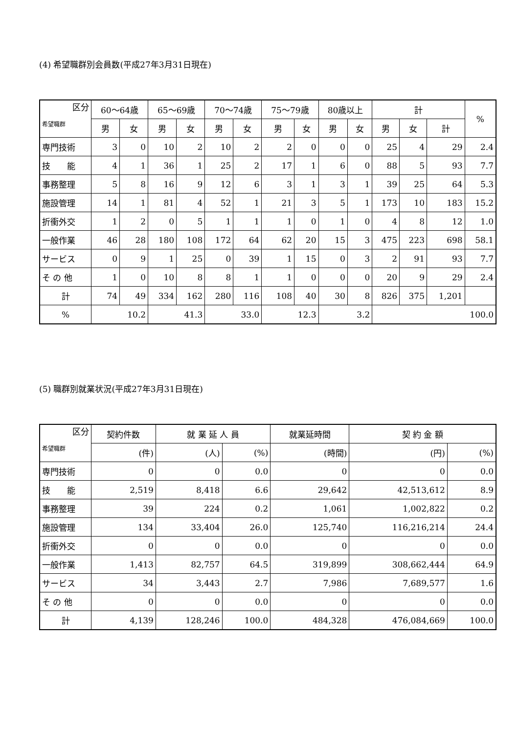(4) 希望職群別会員数(平成27年3月31日現在)
| 区分 希望職群 | 60～64歳 | | 65～69歳 | | 70～74歳 | | 75～79歳 | | 80歳以上 | | 計 | | | % |
| --- | --- | --- | --- | --- | --- | --- | --- | --- | --- | --- | --- | --- | --- | --- |
| | 男 | 女 | 男 | 女 | 男 | 女 | 男 | 女 | 男 | 女 | 男 | 女 | 計 | |
| 専門技術 | 3 | 0 | 10 | 2 | 10 | 2 | 2 | 0 | 0 | 0 | 25 | 4 | 29 | 2.4 |
| 技 能 | 4 | 1 | 36 | 1 | 25 | 2 | 17 | 1 | 6 | 0 | 88 | 5 | 93 | 7.7 |
| 事務整理 | 5 | 8 | 16 | 9 | 12 | 6 | 3 | 1 | 3 | 1 | 39 | 25 | 64 | 5.3 |
| 施設管理 | 14 | 1 | 81 | 4 | 52 | 1 | 21 | 3 | 5 | 1 | 173 | 10 | 183 | 15.2 |
| 折衝外交 | 1 | 2 | 0 | 5 | 1 | 1 | 1 | 0 | 1 | 0 | 4 | 8 | 12 | 1.0 |
| 一般作業 | 46 | 28 | 180 | 108 | 172 | 64 | 62 | 20 | 15 | 3 | 475 | 223 | 698 | 58.1 |
| サービス | 0 | 9 | 1 | 25 | 0 | 39 | 1 | 15 | 0 | 3 | 2 | 91 | 93 | 7.7 |
| そ の 他 | 1 | 0 | 10 | 8 | 8 | 1 | 1 | 0 | 0 | 0 | 20 | 9 | 29 | 2.4 |
| 計 | 74 | 49 | 334 | 162 | 280 | 116 | 108 | 40 | 30 | 8 | 826 | 375 | 1,201 | |
| % | 10.2 | | 41.3 | | 33.0 | | 12.3 | | 3.2 | | 100.0 | | | |
(5) 職群別就業状況(平成27年3月31日現在)
| 区分 希望職群 | 契約件数 | 就 業 延 人 員 | | 就業延時間 | 契 約 金 額 | |
| --- | --- | --- | --- | --- | --- | --- |
| | (件) | (人) | (%) | (時間) | (円) | (%) |
| 専門技術 | 0 | 0 | 0.0 | 0 | 0 | 0.0 |
| 技 能 | 2,519 | 8,418 | 6.6 | 29,642 | 42,513,612 | 8.9 |
| 事務整理 | 39 | 224 | 0.2 | 1,061 | 1,002,822 | 0.2 |
| 施設管理 | 134 | 33,404 | 26.0 | 125,740 | 116,216,214 | 24.4 |
| 折衝外交 | 0 | 0 | 0.0 | 0 | 0 | 0.0 |
| 一般作業 | 1,413 | 82,757 | 64.5 | 319,899 | 308,662,444 | 64.9 |
| サービス | 34 | 3,443 | 2.7 | 7,986 | 7,689,577 | 1.6 |
| そ の 他 | 0 | 0 | 0.0 | 0 | 0 | 0.0 |
| 計 | 4,139 | 128,246 | 100.0 | 484,328 | 476,084,669 | 100.0 |